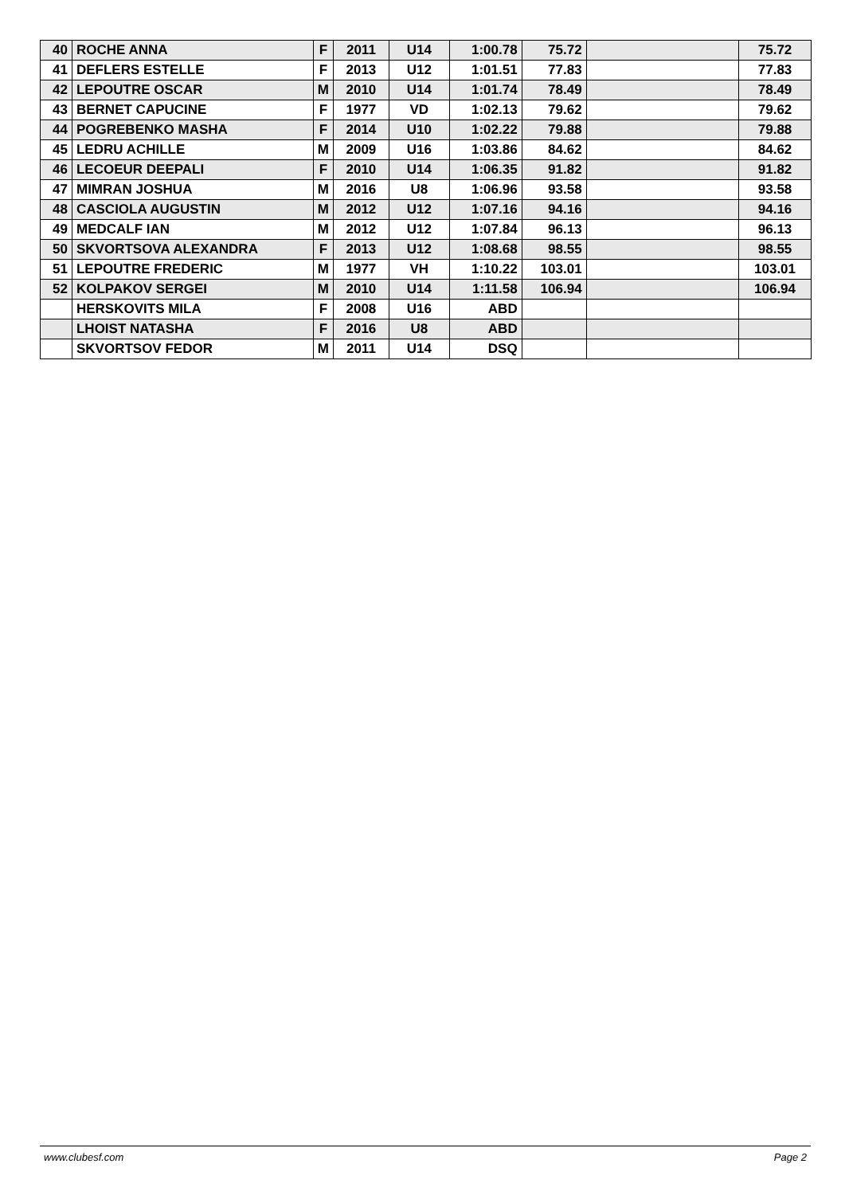| 40 | ROCHE ANNA | F | 2011 | U14 | 1:00.78 | 75.72 | | 75.72 |
| 41 | DEFLERS ESTELLE | F | 2013 | U12 | 1:01.51 | 77.83 | | 77.83 |
| 42 | LEPOUTRE OSCAR | M | 2010 | U14 | 1:01.74 | 78.49 | | 78.49 |
| 43 | BERNET CAPUCINE | F | 1977 | VD | 1:02.13 | 79.62 | | 79.62 |
| 44 | POGREBENKO MASHA | F | 2014 | U10 | 1:02.22 | 79.88 | | 79.88 |
| 45 | LEDRU ACHILLE | M | 2009 | U16 | 1:03.86 | 84.62 | | 84.62 |
| 46 | LECOEUR DEEPALI | F | 2010 | U14 | 1:06.35 | 91.82 | | 91.82 |
| 47 | MIMRAN JOSHUA | M | 2016 | U8 | 1:06.96 | 93.58 | | 93.58 |
| 48 | CASCIOLA AUGUSTIN | M | 2012 | U12 | 1:07.16 | 94.16 | | 94.16 |
| 49 | MEDCALF IAN | M | 2012 | U12 | 1:07.84 | 96.13 | | 96.13 |
| 50 | SKVORTSOVA ALEXANDRA | F | 2013 | U12 | 1:08.68 | 98.55 | | 98.55 |
| 51 | LEPOUTRE FREDERIC | M | 1977 | VH | 1:10.22 | 103.01 | | 103.01 |
| 52 | KOLPAKOV SERGEI | M | 2010 | U14 | 1:11.58 | 106.94 | | 106.94 |
| | HERSKOVITS MILA | F | 2008 | U16 | ABD | | | |
| | LHOIST NATASHA | F | 2016 | U8 | ABD | | | |
| | SKVORTSOV FEDOR | M | 2011 | U14 | DSQ | | | |
www.clubesf.com Page 2